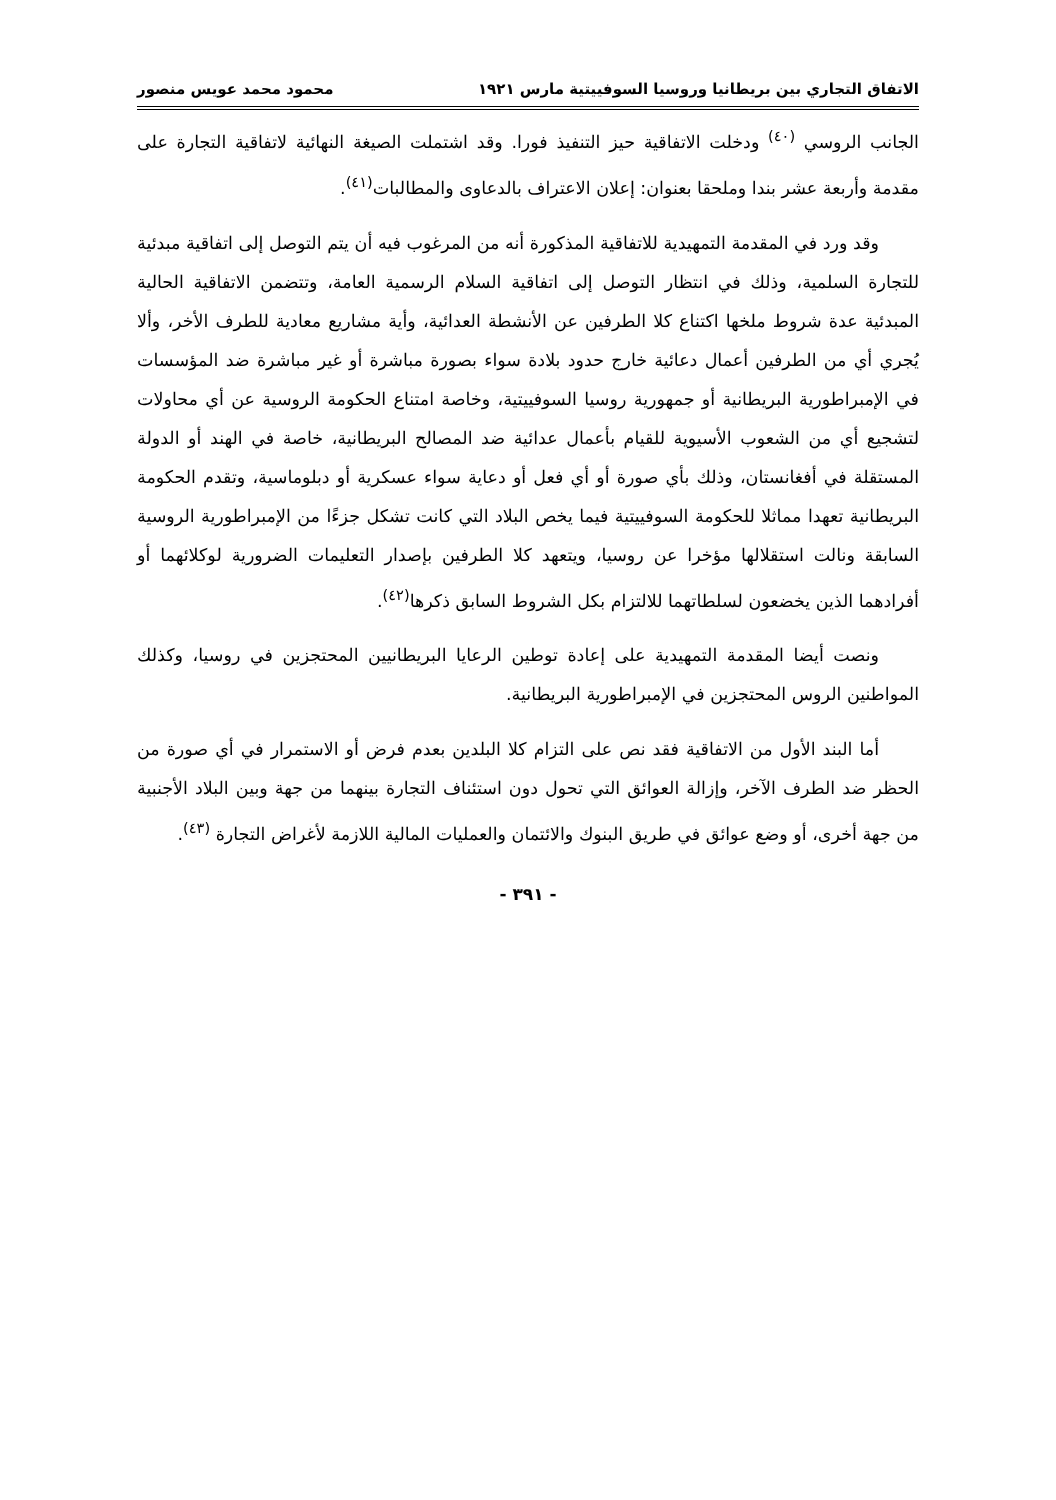الاتفاق التجاري بين بريطانيا وروسيا السوفييتية مارس ١٩٢١ محمود محمد عويس منصور
الجانب الروسي <sup>(٤٠)</sup> ودخلت الاتفاقية حيز التنفيذ فورا. وقد اشتملت الصيغة النهائية لاتفاقية التجارة على مقدمة وأربعة عشر بندا وملحقا بعنوان: إعلان الاعتراف بالدعاوى والمطالبات<sup>(٤١)</sup>.
وقد ورد في المقدمة التمهيدية للاتفاقية المذكورة أنه من المرغوب فيه أن يتم التوصل إلى اتفاقية مبدئية للتجارة السلمية، وذلك في انتظار التوصل إلى اتفاقية السلام الرسمية العامة، وتتضمن الاتفاقية الحالية المبدئية عدة شروط ملخها اكتناع كلا الطرفين عن الأنشطة العدائية، وأية مشاريع معادية للطرف الأخر، وألا يُجري أي من الطرفين أعمال دعائية خارج حدود بلادة سواء بصورة مباشرة أو غير مباشرة ضد المؤسسات في الإمبراطورية البريطانية أو جمهورية روسيا السوفييتية، وخاصة امتناع الحكومة الروسية عن أي محاولات لتشجيع أي من الشعوب الأسيوية للقيام بأعمال عدائية ضد المصالح البريطانية، خاصة في الهند أو الدولة المستقلة في أفغانستان، وذلك بأي صورة أو أي فعل أو دعاية سواء عسكرية أو دبلوماسية، وتقدم الحكومة البريطانية تعهدا مماثلا للحكومة السوفييتية فيما يخص البلاد التي كانت تشكل جزءًا من الإمبراطورية الروسية السابقة ونالت استقلالها مؤخرا عن روسيا، ويتعهد كلا الطرفين بإصدار التعليمات الضرورية لوكلائهما أو أفرادهما الذين يخضعون لسلطاتهما للالتزام بكل الشروط السابق ذكرها<sup>(٤٢)</sup>.
ونصت أيضا المقدمة التمهيدية على إعادة توطين الرعايا البريطانيين المحتجزين في روسيا، وكذلك المواطنين الروس المحتجزين في الإمبراطورية البريطانية.
أما البند الأول من الاتفاقية فقد نص على التزام كلا البلدين بعدم فرض أو الاستمرار في أي صورة من الحظر ضد الطرف الآخر، وإزالة العوائق التي تحول دون استئناف التجارة بينهما من جهة وبين البلاد الأجنبية من جهة أخرى، أو وضع عوائق في طريق البنوك والائتمان والعمليات المالية اللازمة لأغراض التجارة <sup>(٤٣)</sup>.
- ٣٩١ -